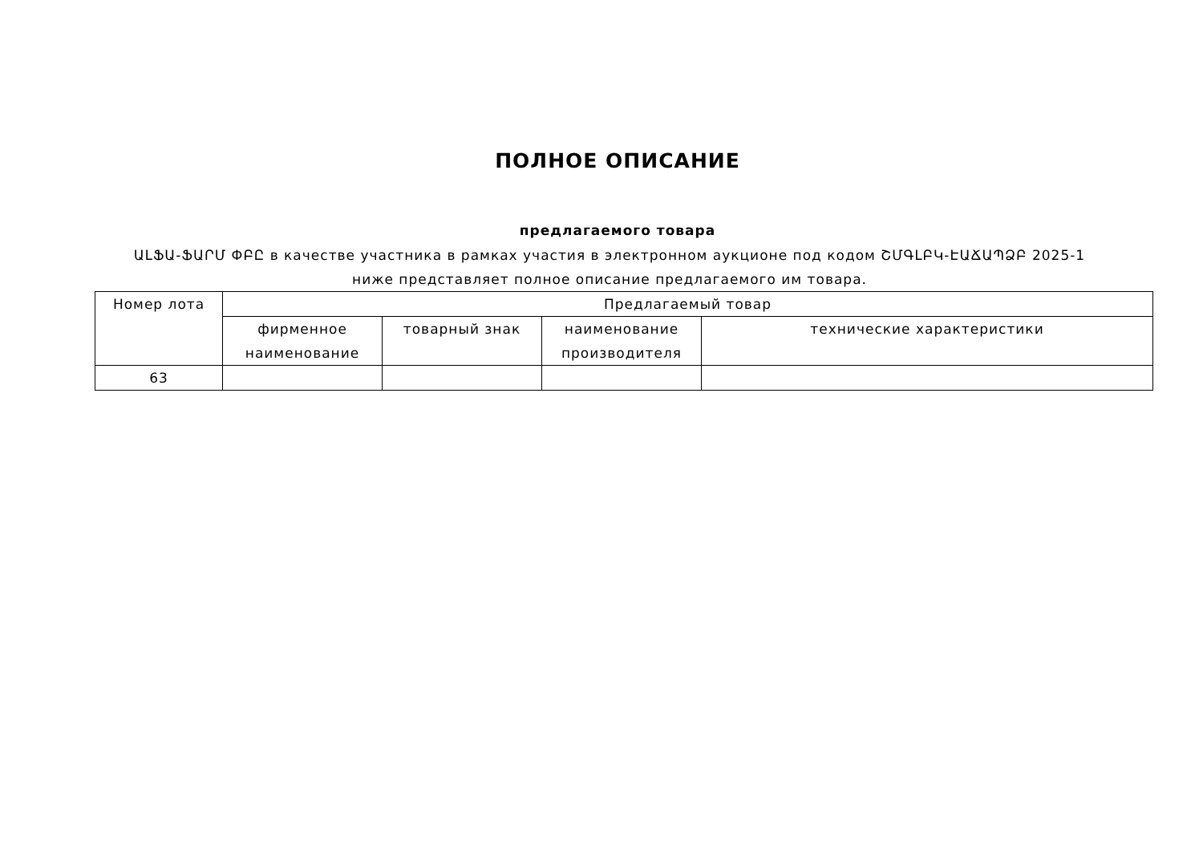ПОЛНОЕ ОПИСАНИЕ
предлагаемого товара
ԱԼՖԱ-ՖԱՐՄ ՓԲԸ в качестве участника в рамках участия в электронном аукционе под кодом ՇՄԳԼԲԿ-ԷԱՃԱՊՁԲ 2025-1 ниже представляет полное описание предлагаемого им товара.
| Номер лота | Предлагаемый товар | | | |
| --- | --- | --- | --- | --- |
| | фирменное наименование | товарный знак | наименование производителя | технические характеристики |
| 63 | | | | |